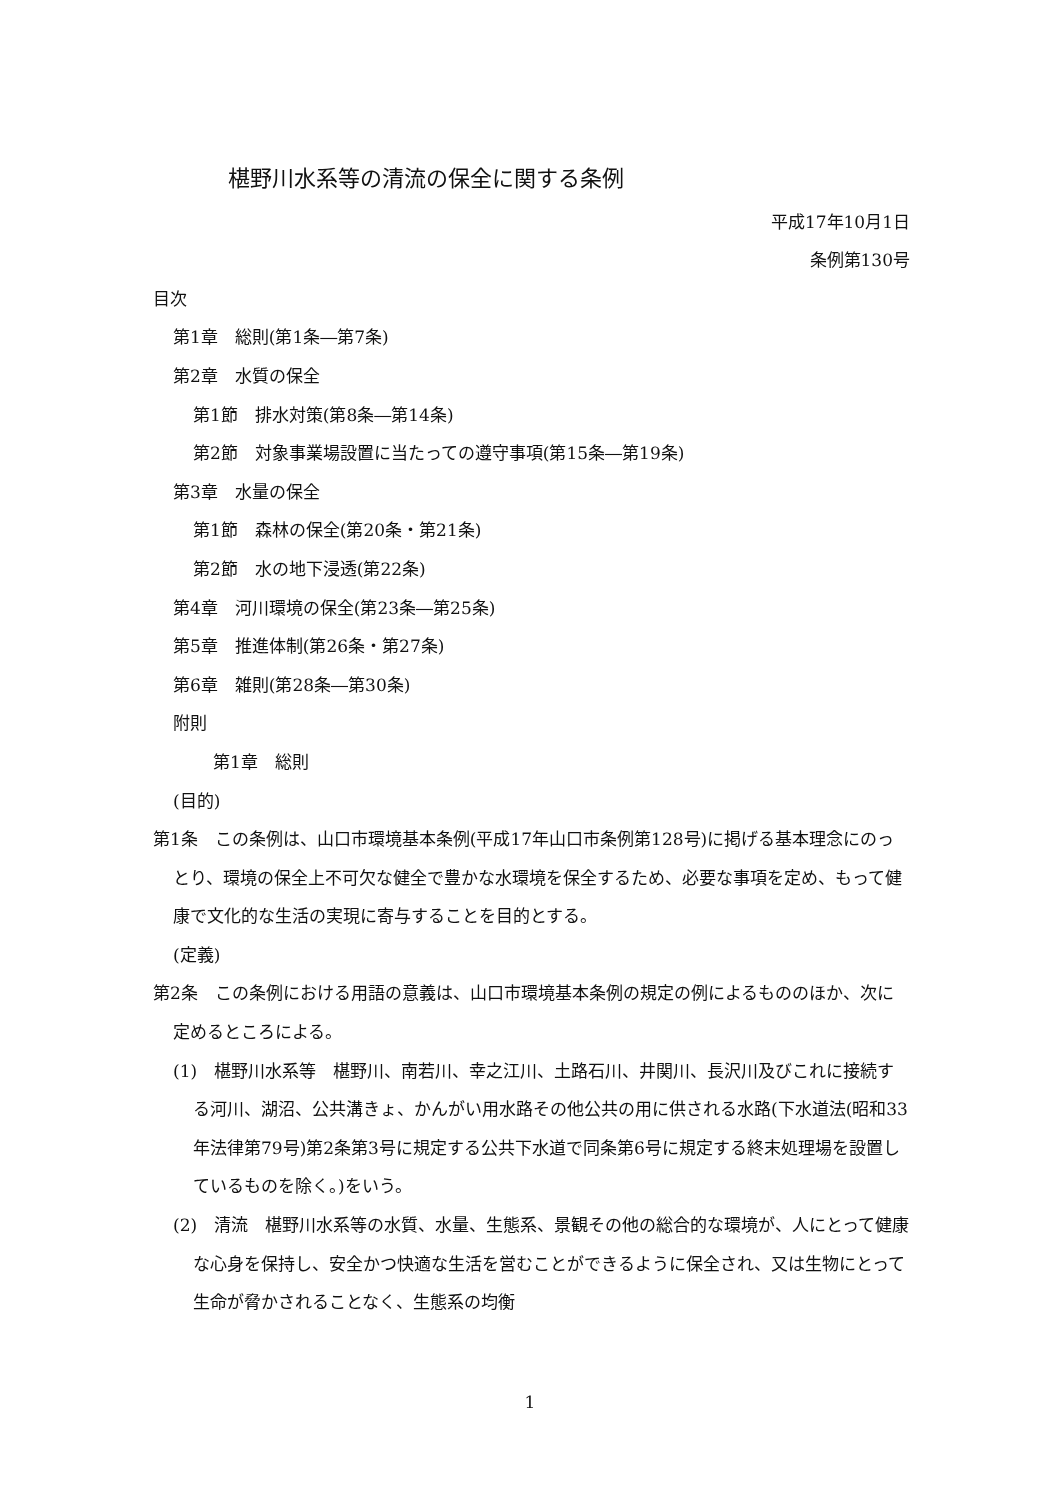椹野川水系等の清流の保全に関する条例
平成17年10月1日
条例第130号
目次
第1章　総則(第1条―第7条)
第2章　水質の保全
第1節　排水対策(第8条―第14条)
第2節　対象事業場設置に当たっての遵守事項(第15条―第19条)
第3章　水量の保全
第1節　森林の保全(第20条・第21条)
第2節　水の地下浸透(第22条)
第4章　河川環境の保全(第23条―第25条)
第5章　推進体制(第26条・第27条)
第6章　雑則(第28条―第30条)
附則
第1章　総則
(目的)
第1条　この条例は、山口市環境基本条例(平成17年山口市条例第128号)に掲げる基本理念にのっとり、環境の保全上不可欠な健全で豊かな水環境を保全するため、必要な事項を定め、もって健康で文化的な生活の実現に寄与することを目的とする。
(定義)
第2条　この条例における用語の意義は、山口市環境基本条例の規定の例によるもののほか、次に定めるところによる。
(1)　椹野川水系等　椹野川、南若川、幸之江川、土路石川、井関川、長沢川及びこれに接続する河川、湖沼、公共溝きょ、かんがい用水路その他公共の用に供される水路(下水道法(昭和33年法律第79号)第2条第3号に規定する公共下水道で同条第6号に規定する終末処理場を設置しているものを除く。)をいう。
(2)　清流　椹野川水系等の水質、水量、生態系、景観その他の総合的な環境が、人にとって健康な心身を保持し、安全かつ快適な生活を営むことができるように保全され、又は生物にとって生命が脅かされることなく、生態系の均衡
1